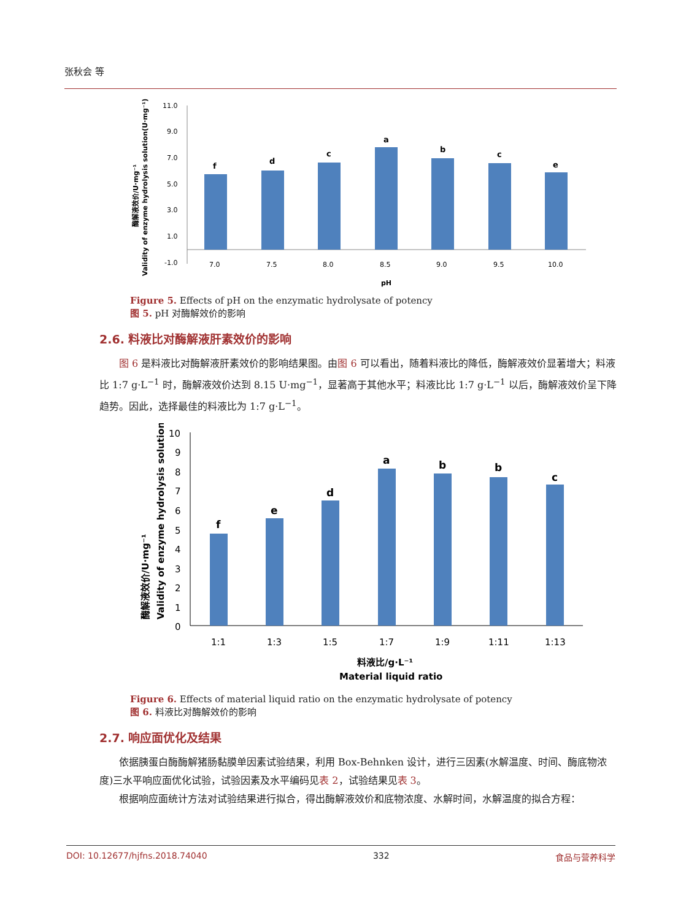张秋会 等
Validity of enzyme hydrolysis solution(U·mg⁻¹)
酶解液效价/U·mg⁻¹
11.0
9.0
7.0
5.0
3.0
1.0
-1.0
f
d
c
a
b
c
e
7.0
7.5
8.0
8.5
9.0
9.5
10.0
pH
Figure 5. Effects of pH on the enzymatic hydrolysate of potency
图 5. pH 对酶解效价的影响
2.6. 料液比对酶解液肝素效价的影响
图 6 是料液比对酶解液肝素效价的影响结果图。由图 6 可以看出，随着料液比的降低，酶解液效价显著增大；料液比 1:7 g·L<sup>−1</sup> 时，酶解液效价达到 8.15 U·mg<sup>−1</sup>，显著高于其他水平；料液比比 1:7 g·L<sup>−1</sup> 以后，酶解液效价呈下降趋势。因此，选择最佳的料液比为 1:7 g·L<sup>−1</sup>。
酶解液效价/U·mg⁻¹
Validity of enzyme hydrolysis solution
10
9
8
7
6
5
4
3
2
1
0
f
e
d
a
b
b
c
1:1
1:3
1:5
1:7
1:9
1:11
1:13
料液比/g·L⁻¹
Material liquid ratio
Figure 6. Effects of material liquid ratio on the enzymatic hydrolysate of potency
图 6. 料液比对酶解效价的影响
2.7. 响应面优化及结果
依据胰蛋白酶酶解猪肠黏膜单因素试验结果，利用 Box-Behnken 设计，进行三因素(水解温度、时间、酶底物浓度)三水平响应面优化试验，试验因素及水平编码见表 2，试验结果见表 3。
根据响应面统计方法对试验结果进行拟合，得出酶解液效价和底物浓度、水解时间，水解温度的拟合方程：
DOI: 10.12677/hjfns.2018.74040 332 食品与营养科学